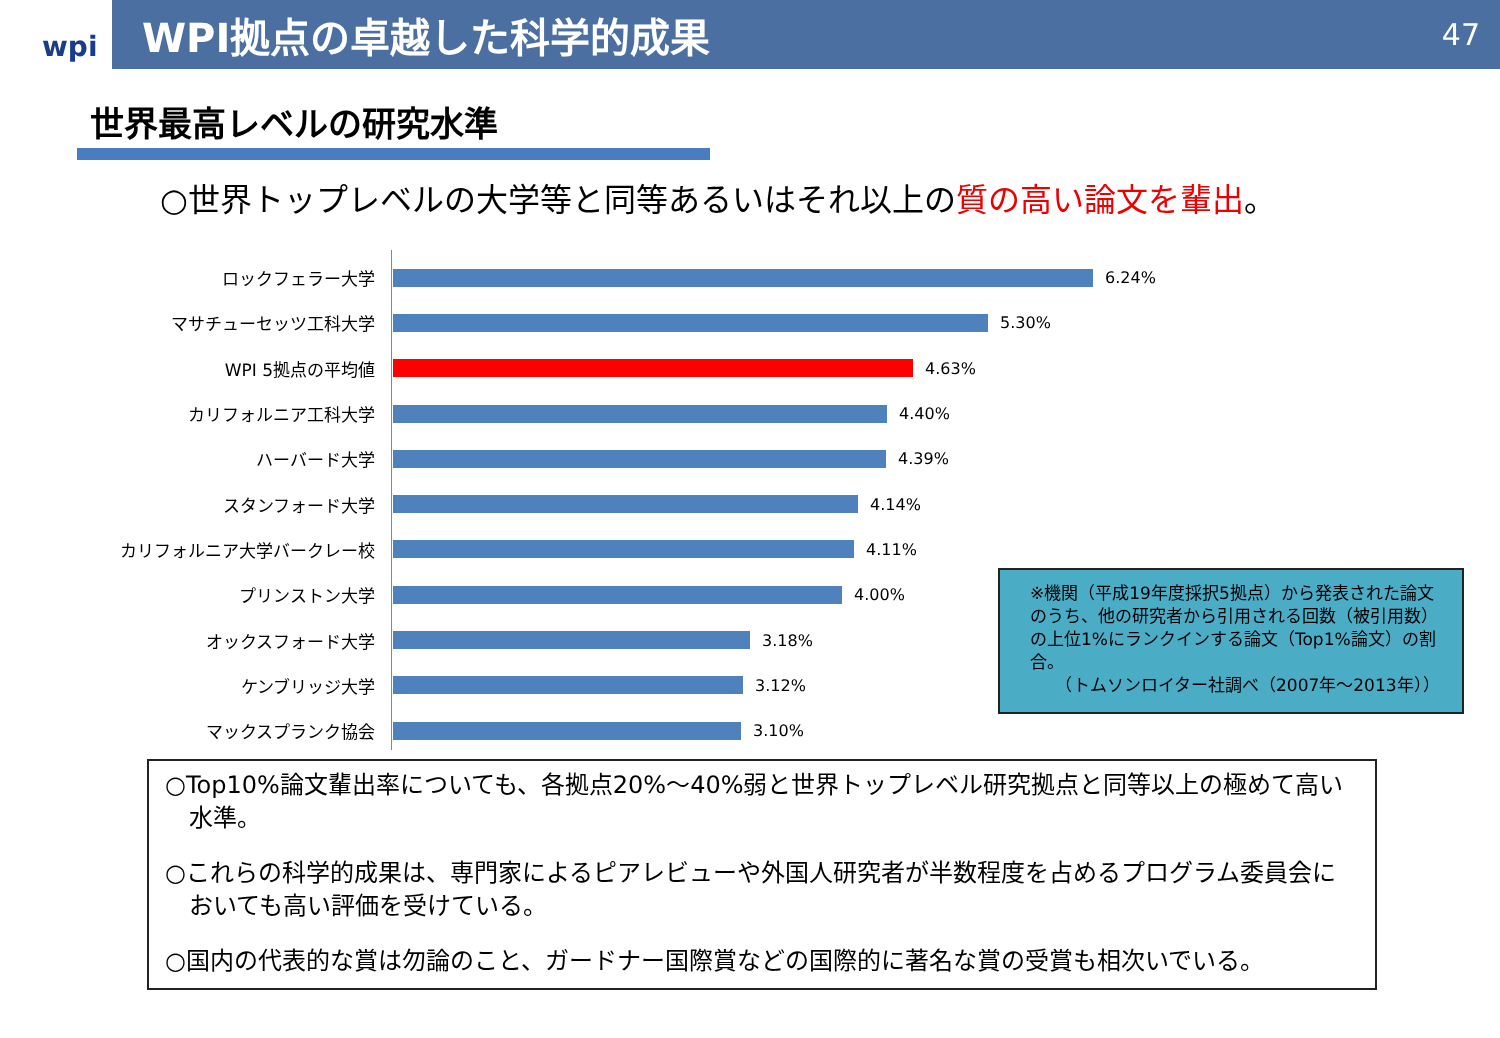wpi
WPI拠点の卓越した科学的成果
47
世界最高レベルの研究水準
○世界トップレベルの大学等と同等あるいはそれ以上の質の高い論文を輩出。
ロックフェラー大学 6.24%
マサチューセッツ工科大学 5.30%
WPI 5拠点の平均値 4.63%
カリフォルニア工科大学 4.40%
ハーバード大学 4.39%
スタンフォード大学 4.14%
カリフォルニア大学バークレー校 4.11%
プリンストン大学 4.00%
オックスフォード大学 3.18%
ケンブリッジ大学 3.12%
マックスプランク協会 3.10%
※機関（平成19年度採択5拠点）から発表された論文のうち、他の研究者から引用される回数（被引用数）の上位1%にランクインする論文（Top1%論文）の割合。
　　（トムソンロイター社調べ（2007年～2013年））
○Top10%論文輩出率についても、各拠点20%～40%弱と世界トップレベル研究拠点と同等以上の極めて高い水準。
○これらの科学的成果は、専門家によるピアレビューや外国人研究者が半数程度を占めるプログラム委員会においても高い評価を受けている。
○国内の代表的な賞は勿論のこと、ガードナー国際賞などの国際的に著名な賞の受賞も相次いでいる。